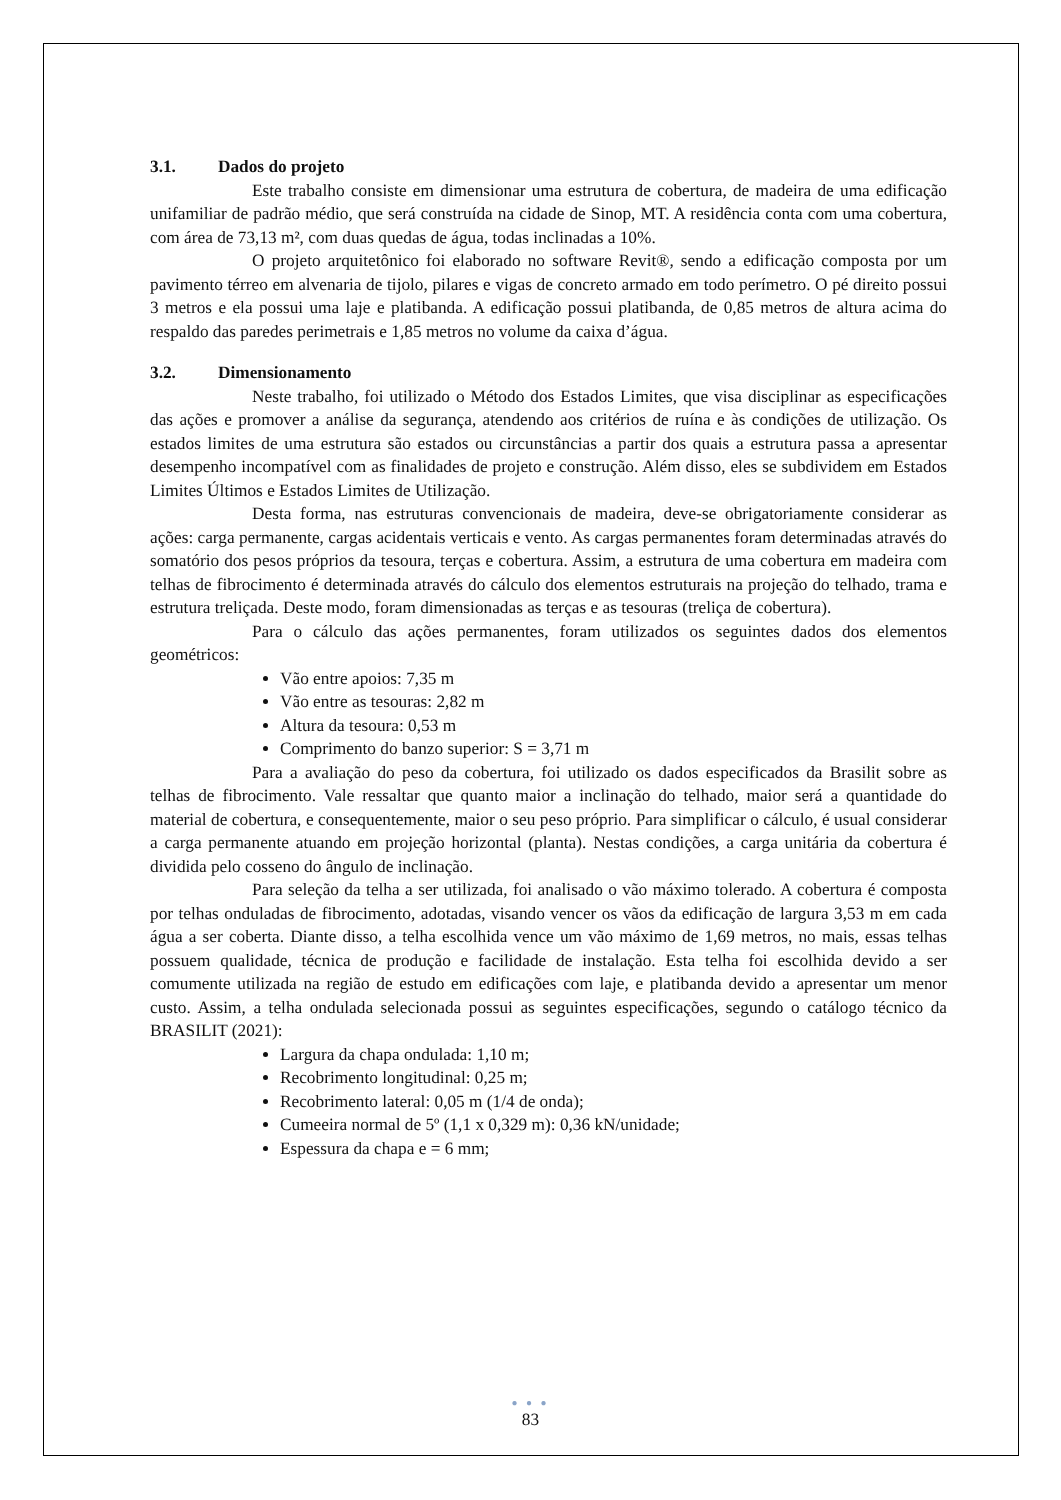3.1. Dados do projeto
Este trabalho consiste em dimensionar uma estrutura de cobertura, de madeira de uma edificação unifamiliar de padrão médio, que será construída na cidade de Sinop, MT. A residência conta com uma cobertura, com área de 73,13 m², com duas quedas de água, todas inclinadas a 10%.
O projeto arquitetônico foi elaborado no software Revit®, sendo a edificação composta por um pavimento térreo em alvenaria de tijolo, pilares e vigas de concreto armado em todo perímetro. O pé direito possui 3 metros e ela possui uma laje e platibanda. A edificação possui platibanda, de 0,85 metros de altura acima do respaldo das paredes perimetrais e 1,85 metros no volume da caixa d’água.
3.2. Dimensionamento
Neste trabalho, foi utilizado o Método dos Estados Limites, que visa disciplinar as especificações das ações e promover a análise da segurança, atendendo aos critérios de ruína e às condições de utilização. Os estados limites de uma estrutura são estados ou circunstâncias a partir dos quais a estrutura passa a apresentar desempenho incompatível com as finalidades de projeto e construção. Além disso, eles se subdividem em Estados Limites Últimos e Estados Limites de Utilização.
Desta forma, nas estruturas convencionais de madeira, deve-se obrigatoriamente considerar as ações: carga permanente, cargas acidentais verticais e vento. As cargas permanentes foram determinadas através do somatório dos pesos próprios da tesoura, terças e cobertura. Assim, a estrutura de uma cobertura em madeira com telhas de fibrocimento é determinada através do cálculo dos elementos estruturais na projeção do telhado, trama e estrutura treliçada. Deste modo, foram dimensionadas as terças e as tesouras (treliça de cobertura).
Para o cálculo das ações permanentes, foram utilizados os seguintes dados dos elementos geométricos:
Vão entre apoios: 7,35 m
Vão entre as tesouras: 2,82 m
Altura da tesoura: 0,53 m
Comprimento do banzo superior: S = 3,71 m
Para a avaliação do peso da cobertura, foi utilizado os dados especificados da Brasilit sobre as telhas de fibrocimento. Vale ressaltar que quanto maior a inclinação do telhado, maior será a quantidade do material de cobertura, e consequentemente, maior o seu peso próprio. Para simplificar o cálculo, é usual considerar a carga permanente atuando em projeção horizontal (planta). Nestas condições, a carga unitária da cobertura é dividida pelo cosseno do ângulo de inclinação.
Para seleção da telha a ser utilizada, foi analisado o vão máximo tolerado. A cobertura é composta por telhas onduladas de fibrocimento, adotadas, visando vencer os vãos da edificação de largura 3,53 m em cada água a ser coberta. Diante disso, a telha escolhida vence um vão máximo de 1,69 metros, no mais, essas telhas possuem qualidade, técnica de produção e facilidade de instalação. Esta telha foi escolhida devido a ser comumente utilizada na região de estudo em edificações com laje, e platibanda devido a apresentar um menor custo. Assim, a telha ondulada selecionada possui as seguintes especificações, segundo o catálogo técnico da BRASILIT (2021):
Largura da chapa ondulada: 1,10 m;
Recobrimento longitudinal: 0,25 m;
Recobrimento lateral: 0,05 m (1/4 de onda);
Cumeeira normal de 5º (1,1 x 0,329 m): 0,36 kN/unidade;
Espessura da chapa e = 6 mm;
● ● ●
83